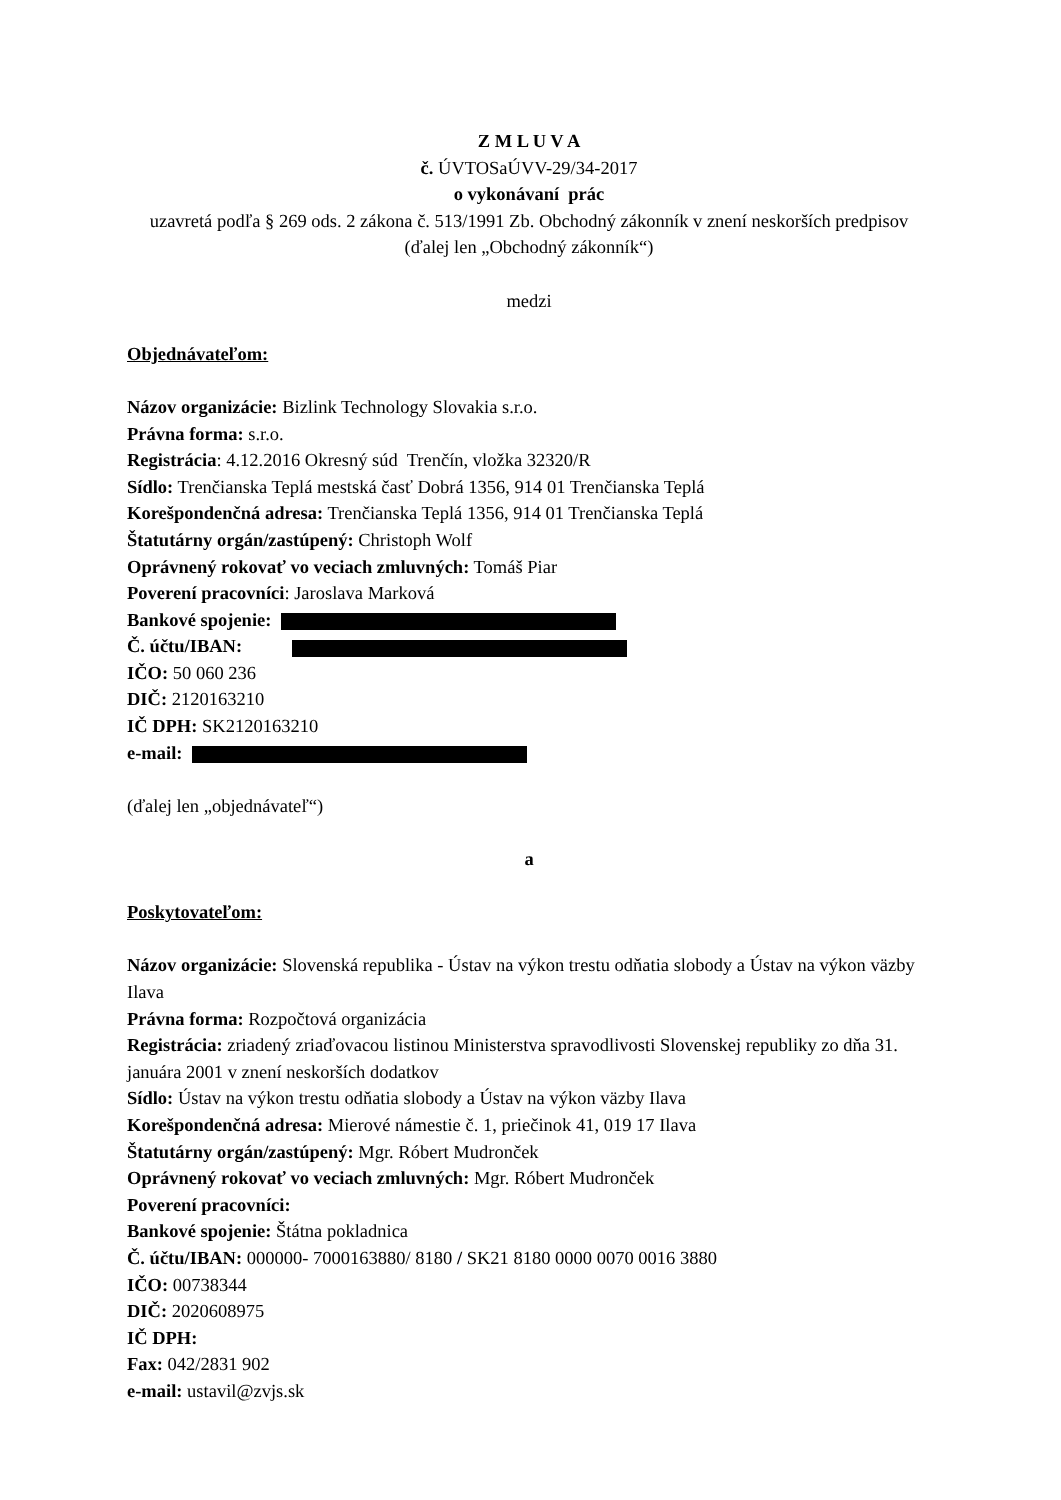Z M L U V A
č. ÚVTOSaÚVV-29/34-2017
o vykonávaní prác
uzavretá podľa § 269 ods. 2 zákona č. 513/1991 Zb. Obchodný zákonník v znení neskorších predpisov (ďalej len „Obchodný zákonník“)
medzi
Objednávateľom:
Názov organizácie: Bizlink Technology Slovakia s.r.o.
Právna forma: s.r.o.
Registrácia: 4.12.2016 Okresný súd Trenčín, vložka 32320/R
Sídlo: Trenčianska Teplá mestská časť Dobrá 1356, 914 01 Trenčianska Teplá
Korešpondenčná adresa: Trenčianska Teplá 1356, 914 01 Trenčianska Teplá
Štatutárny orgán/zastúpený: Christoph Wolf
Oprávnený rokovať vo veciach zmluvných: Tomáš Piar
Poverení pracovníci: Jaroslava Marková
Bankové spojenie:
Č. účtu/IBAN:
IČO: 50 060 236
DIČ: 2120163210
IČ DPH: SK2120163210
e-mail:
(ďalej len „objednávateľ“)
a
Poskytovateľom:
Názov organizácie: Slovenská republika - Ústav na výkon trestu odňatia slobody a Ústav na výkon väzby Ilava
Právna forma: Rozpočtová organizácia
Registrácia: zriadený zriaďovacou listinou Ministerstva spravodlivosti Slovenskej republiky zo dňa 31. januára 2001 v znení neskorších dodatkov
Sídlo: Ústav na výkon trestu odňatia slobody a Ústav na výkon väzby Ilava
Korešpondenčná adresa: Mierové námestie č. 1, priečinok 41, 019 17 Ilava
Štatutárny orgán/zastúpený: Mgr. Róbert Mudronček
Oprávnený rokovať vo veciach zmluvných: Mgr. Róbert Mudronček
Poverení pracovníci:
Bankové spojenie: Štátna pokladnica
Č. účtu/IBAN: 000000- 7000163880/ 8180 / SK21 8180 0000 0070 0016 3880
IČO: 00738344
DIČ: 2020608975
IČ DPH:
Fax: 042/2831 902
e-mail: ustavil@zvjs.sk